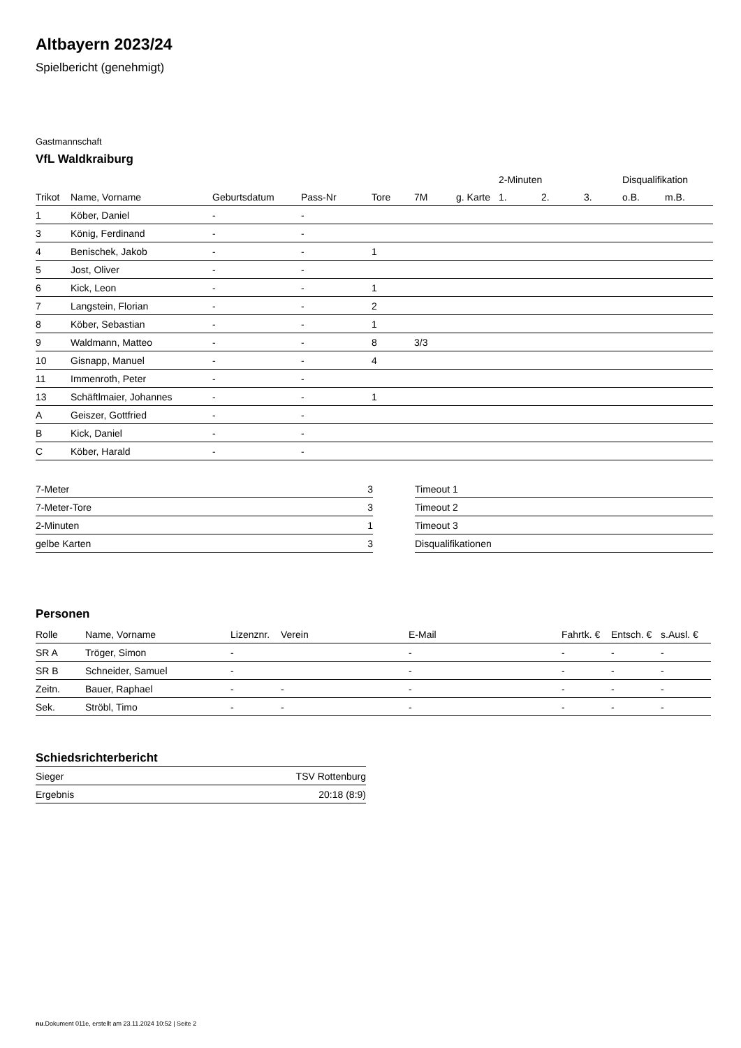Altbayern 2023/24
Spielbericht (genehmigt)
Gastmannschaft
VfL Waldkraiburg
| | | | | | | | 2-Minuten | | | Disqualifikation | |
| --- | --- | --- | --- | --- | --- | --- | --- | --- | --- | --- | --- |
| Trikot | Name, Vorname | Geburtsdatum | Pass-Nr | Tore | 7M | g. Karte | 1. | 2. | 3. | o.B. | m.B. |
| 1 | Köber, Daniel | - | - | | | | | | | | |
| 3 | König, Ferdinand | - | - | | | | | | | | |
| 4 | Benischek, Jakob | - | - | 1 | | | | | | | |
| 5 | Jost, Oliver | - | - | | | | | | | | |
| 6 | Kick, Leon | - | - | 1 | | | | | | | |
| 7 | Langstein, Florian | - | - | 2 | | | | | | | |
| 8 | Köber, Sebastian | - | - | 1 | | | | | | | |
| 9 | Waldmann, Matteo | - | - | 8 | 3/3 | | | | | | |
| 10 | Gisnapp, Manuel | - | - | 4 | | | | | | | |
| 11 | Immenroth, Peter | - | - | | | | | | | | |
| 13 | Schäftlmaier, Johannes | - | - | 1 | | | | | | | |
| A | Geiszer, Gottfried | - | - | | | | | | | | |
| B | Kick, Daniel | - | - | | | | | | | | |
| C | Köber, Harald | - | - | | | | | | | | |
| 7-Meter | 3 |
| 7-Meter-Tore | 3 |
| 2-Minuten | 1 |
| gelbe Karten | 3 |
| Timeout 1 |
| Timeout 2 |
| Timeout 3 |
| Disqualifikationen |
Personen
| Rolle | Name, Vorname | Lizenznr. | Verein | E-Mail | Fahrtk. € | Entsch. € | s.Ausl. € |
| --- | --- | --- | --- | --- | --- | --- | --- |
| SR A | Tröger, Simon | - | | - | - | - | - |
| SR B | Schneider, Samuel | - | | - | - | - | - |
| Zeitn. | Bauer, Raphael | - | - | - | - | - | - |
| Sek. | Ströbl, Timo | - | - | - | - | - | - |
Schiedsrichterbericht
| Sieger | TSV Rottenburg |
| Ergebnis | 20:18 (8:9) |
nu.Dokument 011e, erstellt am 23.11.2024 10:52 | Seite 2